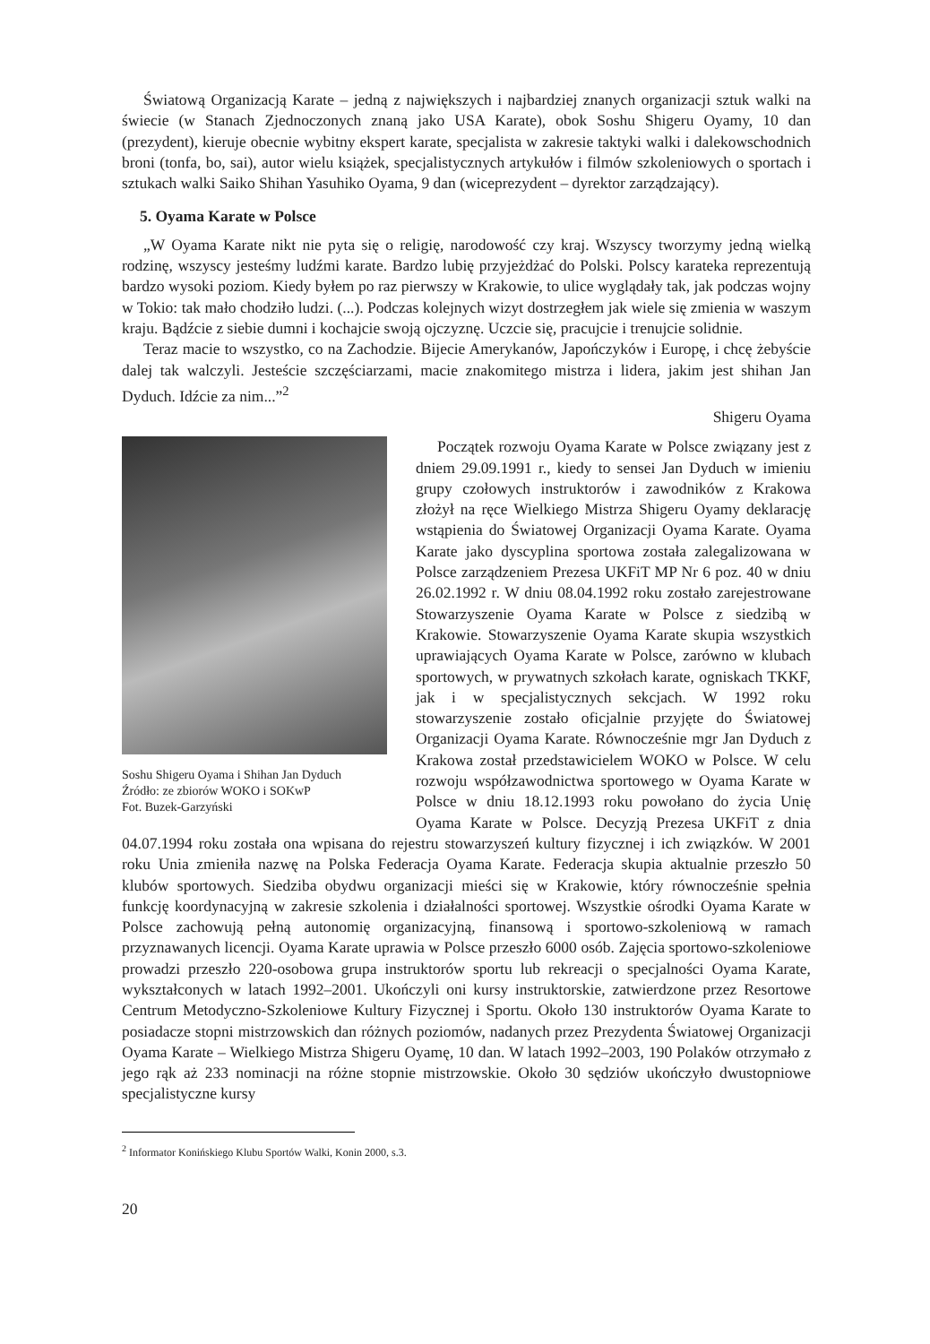Światową Organizacją Karate – jedną z największych i najbardziej znanych organizacji sztuk walki na świecie (w Stanach Zjednoczonych znaną jako USA Karate), obok Soshu Shigeru Oyamy, 10 dan (prezydent), kieruje obecnie wybitny ekspert karate, specjalista w zakresie taktyki walki i dalekowschodnich broni (tonfa, bo, sai), autor wielu książek, specjalistycznych artykułów i filmów szkoleniowych o sportach i sztukach walki Saiko Shihan Yasuhiko Oyama, 9 dan (wiceprezydent – dyrektor zarządzający).
5. Oyama Karate w Polsce
„W Oyama Karate nikt nie pyta się o religię, narodowość czy kraj. Wszyscy tworzymy jedną wielką rodzinę, wszyscy jesteśmy ludźmi karate. Bardzo lubię przyjeżdżać do Polski. Polscy karateka reprezentują bardzo wysoki poziom. Kiedy byłem po raz pierwszy w Krakowie, to ulice wyglądały tak, jak podczas wojny w Tokio: tak mało chodziło ludzi. (...). Podczas kolejnych wizyt dostrzegłem jak wiele się zmienia w waszym kraju. Bądźcie z siebie dumni i kochajcie swoją ojczyznę. Uczcie się, pracujcie i trenujcie solidnie.
Teraz macie to wszystko, co na Zachodzie. Bijecie Amerykanów, Japończyków i Europę, i chcę żebyście dalej tak walczyli. Jesteście szczęściarzami, macie znakomitego mistrza i lidera, jakim jest shihan Jan Dyduch. Idźcie za nim...”<sup>2</sup>
Shigeru Oyama
Soshu Shigeru Oyama i Shihan Jan Dyduch
Źródło: ze zbiorów WOKO i SOKwP
Fot. Buzek-Garzyński
Początek rozwoju Oyama Karate w Polsce związany jest z dniem 29.09.1991 r., kiedy to sensei Jan Dyduch w imieniu grupy czołowych instruktorów i zawodników z Krakowa złożył na ręce Wielkiego Mistrza Shigeru Oyamy deklarację wstąpienia do Światowej Organizacji Oyama Karate. Oyama Karate jako dyscyplina sportowa została zalegalizowana w Polsce zarządzeniem Prezesa UKFiT MP Nr 6 poz. 40 w dniu 26.02.1992 r. W dniu 08.04.1992 roku zostało zarejestrowane Stowarzyszenie Oyama Karate w Polsce z siedzibą w Krakowie. Stowarzyszenie Oyama Karate skupia wszystkich uprawiających Oyama Karate w Polsce, zarówno w klubach sportowych, w prywatnych szkołach karate, ogniskach TKKF, jak i w specjalistycznych sekcjach. W 1992 roku stowarzyszenie zostało oficjalnie przyjęte do Światowej Organizacji Oyama Karate. Równocześnie mgr Jan Dyduch z Krakowa został przedstawicielem WOKO w Polsce. W celu rozwoju współzawodnictwa sportowego w Oyama Karate w Polsce w dniu 18.12.1993 roku powołano do życia Unię Oyama Karate w Polsce. Decyzją Prezesa UKFiT z dnia 04.07.1994 roku została ona wpisana do rejestru stowarzyszeń kultury fizycznej i ich związków. W 2001 roku Unia zmieniła nazwę na Polska Federacja Oyama Karate. Federacja skupia aktualnie przeszło 50 klubów sportowych. Siedziba obydwu organizacji mieści się w Krakowie, który równocześnie spełnia funkcję koordynacyjną w zakresie szkolenia i działalności sportowej. Wszystkie ośrodki Oyama Karate w Polsce zachowują pełną autonomię organizacyjną, finansową i sportowo-szkoleniową w ramach przyznawanych licencji. Oyama Karate uprawia w Polsce przeszło 6000 osób. Zajęcia sportowo-szkoleniowe prowadzi przeszło 220-osobowa grupa instruktorów sportu lub rekreacji o specjalności Oyama Karate, wykształconych w latach 1992–2001. Ukończyli oni kursy instruktorskie, zatwierdzone przez Resortowe Centrum Metodyczno-Szkoleniowe Kultury Fizycznej i Sportu. Około 130 instruktorów Oyama Karate to posiadacze stopni mistrzowskich dan różnych poziomów, nadanych przez Prezydenta Światowej Organizacji Oyama Karate – Wielkiego Mistrza Shigeru Oyamę, 10 dan. W latach 1992–2003, 190 Polaków otrzymało z jego rąk aż 233 nominacji na różne stopnie mistrzowskie. Około 30 sędziów ukończyło dwustopniowe specjalistyczne kursy
<sup>2</sup> Informator Konińskiego Klubu Sportów Walki, Konin 2000, s.3.
20